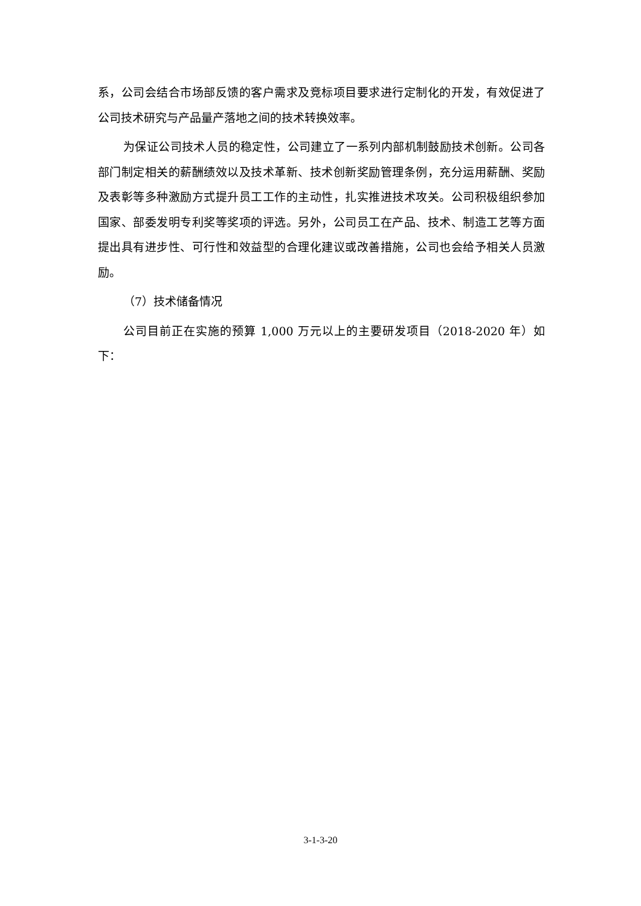系，公司会结合市场部反馈的客户需求及竞标项目要求进行定制化的开发，有效促进了公司技术研究与产品量产落地之间的技术转换效率。
为保证公司技术人员的稳定性，公司建立了一系列内部机制鼓励技术创新。公司各部门制定相关的薪酬绩效以及技术革新、技术创新奖励管理条例，充分运用薪酬、奖励及表彰等多种激励方式提升员工工作的主动性，扎实推进技术攻关。公司积极组织参加国家、部委发明专利奖等奖项的评选。另外，公司员工在产品、技术、制造工艺等方面提出具有进步性、可行性和效益型的合理化建议或改善措施，公司也会给予相关人员激励。
（7）技术储备情况
公司目前正在实施的预算 1,000 万元以上的主要研发项目（2018-2020 年）如下：
3-1-3-20